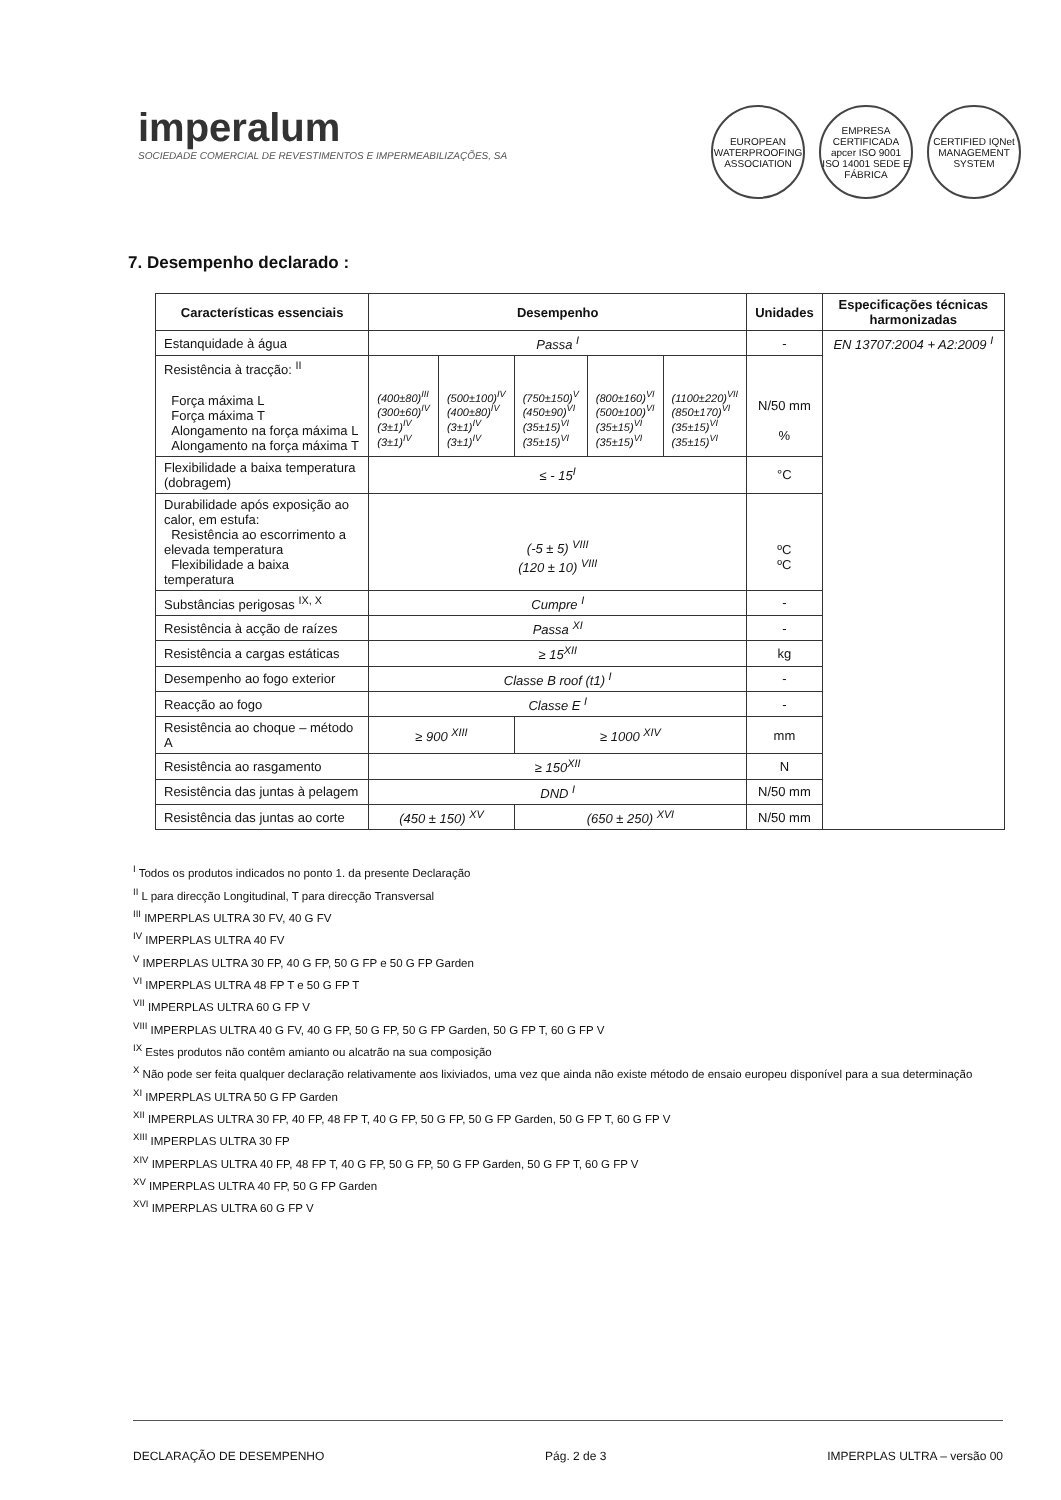imperalum
SOCIEDADE COMERCIAL DE REVESTIMENTOS E IMPERMEABILIZAÇÕES, SA
EUROPEAN WATERPROOFING ASSOCIATION
EMPRESA CERTIFICADA apcer ISO 9001 ISO 14001 SEDE E FÁBRICA
CERTIFIED IQNet MANAGEMENT SYSTEM
7. Desempenho declarado :
| Características essenciais | Desempenho | | | | | Unidades | Especificações técnicas harmonizadas |
| --- | --- | --- | --- | --- | --- | --- | --- |
| Estanquidade à água | Passa <sup>I</sup> | | | | | - | EN 13707:2004 + A2:2009 <sup>I</sup> |
| Resistência à tracção: <sup>II</sup> Força máxima L Força máxima T Alongamento na força máxima L Alongamento na força máxima T | (400±80)<sup>III</sup> (300±60)<sup>IV</sup> (3±1)<sup>IV</sup> (3±1)<sup>IV</sup> | (500±100)<sup>IV</sup> (400±80)<sup>IV</sup> (3±1)<sup>IV</sup> (3±1)<sup>IV</sup> | (750±150)<sup>V</sup> (450±90)<sup>VI</sup> (35±15)<sup>VI</sup> (35±15)<sup>VI</sup> | (800±160)<sup>VI</sup> (500±100)<sup>VI</sup> (35±15)<sup>VI</sup> (35±15)<sup>VI</sup> | (1100±220)<sup>VII</sup> (850±170)<sup>VI</sup> (35±15)<sup>VI</sup> (35±15)<sup>VI</sup> | N/50 mm % | |
| Flexibilidade a baixa temperatura (dobragem) | ≤ - 15<sup>I</sup> | | | | | °C | |
| Durabilidade após exposição ao calor, em estufa: Resistência ao escorrimento a elevada temperatura Flexibilidade a baixa temperatura | (-5 ± 5) <sup>VIII</sup> (120 ± 10) <sup>VIII</sup> | | | | | ºC ºC | |
| Substâncias perigosas <sup>IX, X</sup> | Cumpre <sup>I</sup> | | | | | - | |
| Resistência à acção de raízes | Passa <sup>XI</sup> | | | | | - | |
| Resistência a cargas estáticas | ≥ 15<sup>XII</sup> | | | | | kg | |
| Desempenho ao fogo exterior | Classe B roof (t1) <sup>I</sup> | | | | | - | |
| Reacção ao fogo | Classe E <sup>I</sup> | | | | | - | |
| Resistência ao choque – método A | ≥ 900 <sup>XIII</sup> | | ≥ 1000 <sup>XIV</sup> | | | mm | |
| Resistência ao rasgamento | ≥ 150<sup>XII</sup> | | | | | N | |
| Resistência das juntas à pelagem | DND <sup>I</sup> | | | | | N/50 mm | |
| Resistência das juntas ao corte | (450 ± 150) <sup>XV</sup> | | (650 ± 250) <sup>XVI</sup> | | | N/50 mm | |
<sup>I</sup> Todos os produtos indicados no ponto 1. da presente Declaração
<sup>II</sup> L para direcção Longitudinal, T para direcção Transversal
<sup>III</sup> IMPERPLAS ULTRA 30 FV, 40 G FV
<sup>IV</sup> IMPERPLAS ULTRA 40 FV
<sup>V</sup> IMPERPLAS ULTRA 30 FP, 40 G FP, 50 G FP e 50 G FP Garden
<sup>VI</sup> IMPERPLAS ULTRA 48 FP T e 50 G FP T
<sup>VII</sup> IMPERPLAS ULTRA 60 G FP V
<sup>VIII</sup> IMPERPLAS ULTRA 40 G FV, 40 G FP, 50 G FP, 50 G FP Garden, 50 G FP T, 60 G FP V
<sup>IX</sup> Estes produtos não contêm amianto ou alcatrão na sua composição
<sup>X</sup> Não pode ser feita qualquer declaração relativamente aos lixiviados, uma vez que ainda não existe método de ensaio europeu disponível para a sua determinação
<sup>XI</sup> IMPERPLAS ULTRA 50 G FP Garden
<sup>XII</sup> IMPERPLAS ULTRA 30 FP, 40 FP, 48 FP T, 40 G FP, 50 G FP, 50 G FP Garden, 50 G FP T, 60 G FP V
<sup>XIII</sup> IMPERPLAS ULTRA 30 FP
<sup>XIV</sup> IMPERPLAS ULTRA 40 FP, 48 FP T, 40 G FP, 50 G FP, 50 G FP Garden, 50 G FP T, 60 G FP V
<sup>XV</sup> IMPERPLAS ULTRA 40 FP, 50 G FP Garden
<sup>XVI</sup> IMPERPLAS ULTRA 60 G FP V
DECLARAÇÃO DE DESEMPENHO Pág. 2 de 3 IMPERPLAS ULTRA – versão 00